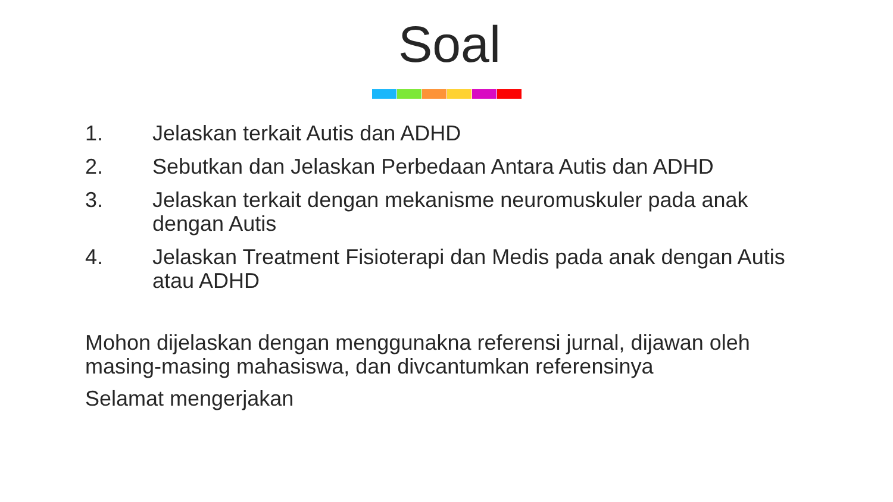Soal
1. Jelaskan terkait Autis dan ADHD
2. Sebutkan dan Jelaskan Perbedaan Antara Autis dan ADHD
3. Jelaskan terkait dengan mekanisme neuromuskuler pada anak dengan Autis
4. Jelaskan Treatment Fisioterapi dan Medis pada anak dengan Autis atau ADHD
Mohon dijelaskan dengan menggunakna referensi jurnal, dijawan oleh masing-masing mahasiswa, dan divcantumkan referensinya
Selamat mengerjakan